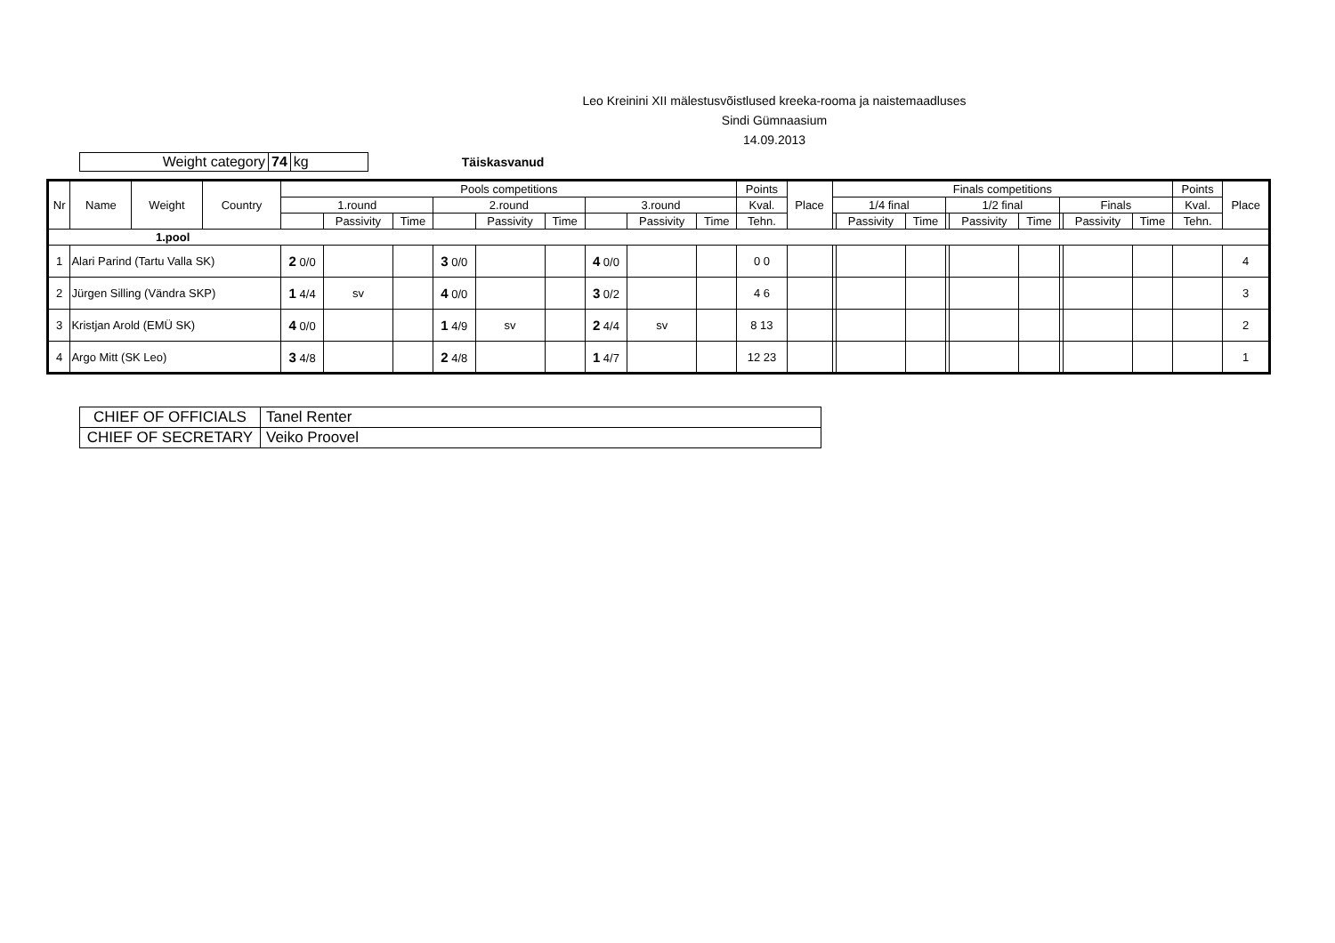Leo Kreinini XII mälestusvõistlused kreeka-rooma ja naistemaadluses
Sindi Gümnaasium
14.09.2013
| Weight category | 74 | kg |
Täiskasvanud
| Nr | Name | Weight | Country | Pools competitions | | | | | | | | | Points | Place | Finals competitions | | | | | | | | | Points | Place |
| --- | --- | --- | --- | --- | --- | --- | --- | --- | --- | --- | --- | --- | --- | --- | --- | --- | --- | --- | --- | --- | --- | --- | --- | --- | --- |
| | | | | 1.round | | | 2.round | | | 3.round | | | Kval. | | 1/4 final | | | 1/2 final | | | Finals | | | Kval. | |
| | | | | | Passivity | Time | | Passivity | Time | | Passivity | Time | Tehn. | | | Passivity | Time | | Passivity | Time | | Passivity | Time | Tehn. | |
| 1.pool | | | | | | | | | | | | | | | | | | | | | | | | | |
| 1 | Alari Parind (Tartu Valla SK) | | | 2 0/0 | | | 3 0/0 | | | 4 0/0 | | | 0 0 | | | | | | | | | | | | 4 |
| 2 | Jürgen Silling (Vändra SKP) | | | 1 4/4 | sv | | 4 0/0 | | | 3 0/2 | | | 4 6 | | | | | | | | | | | | 3 |
| 3 | Kristjan Arold (EMÜ SK) | | | 4 0/0 | | | 1 4/9 | sv | | 2 4/4 | sv | | 8 13 | | | | | | | | | | | | 2 |
| 4 | Argo Mitt (SK Leo) | | | 3 4/8 | | | 2 4/8 | | | 1 4/7 | | | 12 23 | | | | | | | | | | | | 1 |
| CHIEF OF OFFICIALS | Tanel Renter |
| CHIEF OF SECRETARY | Veiko Proovel |